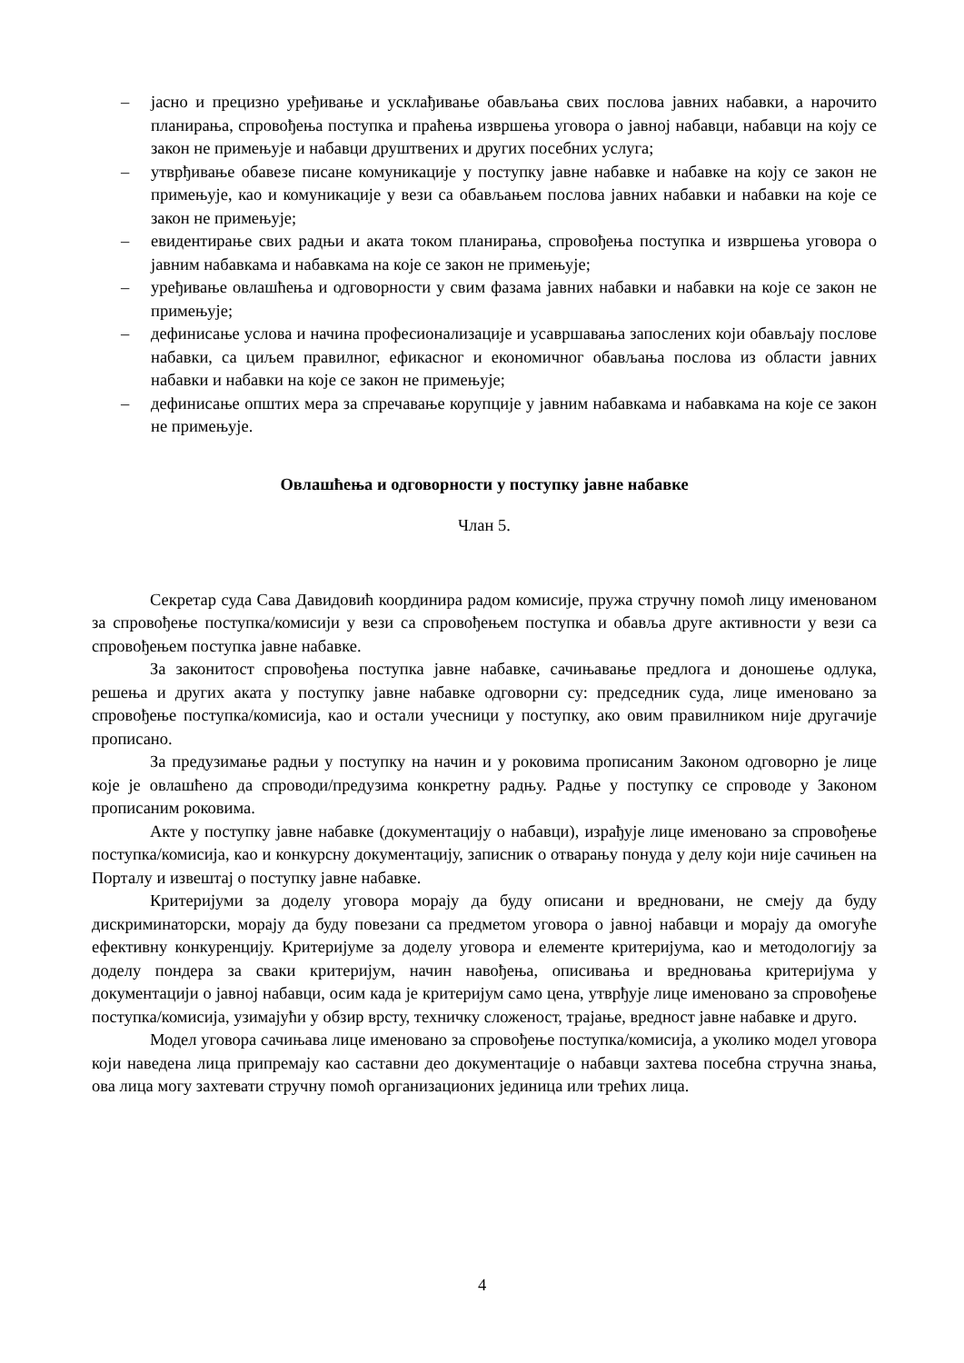– јасно и прецизно уређивање и усклађивање обављања свих послова јавних набавки, а нарочито планирања, спровођења поступка и праћења извршења уговора о јавној набавци, набавци на коју се закон не примењује и набавци друштвених и других посебних услуга;
– утврђивање обавезе писане комуникације у поступку јавне набавке и набавке на коју се закон не примењује, као и комуникације у вези са обављањем послова јавних набавки и набавки на које се закон не примењује;
– евидентирање свих радњи и аката током планирања, спровођења поступка и извршења уговора о јавним набавкама и набавкама на које се закон не примењује;
– уређивање овлашћења и одговорности у свим фазама јавних набавки и набавки на које се закон не примењује;
– дефинисање услова и начина професионализације и усавршавања запослених који обављају послове набавки, са циљем правилног, ефикасног и економичног обављања послова из области јавних набавки и набавки на које се закон не примењује;
– дефинисање општих мера за спречавање корупције у јавним набавкама и набавкама на које се закон не примењује.
Овлашћења и одговорности у поступку јавне набавке
Члан 5.
Секретар суда Сава Давидовић координира радом комисије, пружа стручну помоћ лицу именованом за спровођење поступка/комисији у вези са спровођењем поступка и обавља друге активности у вези са спровођењем поступка јавне набавке.
За законитост спровођења поступка јавне набавке, сачињавање предлога и доношење одлука, решења и других аката у поступку јавне набавке одговорни су: председник суда, лице именовано за спровођење поступка/комисија, као и остали учесници у поступку, ако овим правилником није другачије прописано.
За предузимање радњи у поступку на начин и у роковима прописаним Законом одговорно је лице које је овлашћено да спроводи/предузима конкретну радњу. Радње у поступку се спроводе у Законом прописаним роковима.
Акте у поступку јавне набавке (документацију о набавци), израђује лице именовано за спровођење поступка/комисија, као и конкурсну документацију, записник о отварању понуда у делу који није сачињен на Порталу и извештај о поступку јавне набавке.
Критеријуми за доделу уговора морају да буду описани и вредновани, не смеју да буду дискриминаторски, морају да буду повезани са предметом уговора о јавној набавци и морају да омогуће ефективну конкуренцију. Критеријуме за доделу уговора и елементе критеријума, као и методологију за доделу пондера за сваки критеријум, начин навођења, описивања и вредновања критеријума у документацији о јавној набавци, осим када је критеријум само цена, утврђује лице именовано за спровођење поступка/комисија, узимајући у обзир врсту, техничку сложеност, трајање, вредност јавне набавке и друго.
Модел уговора сачињава лице именовано за спровођење поступка/комисија, а уколико модел уговора који наведена лица припремају као саставни део документације о набавци захтева посебна стручна знања, ова лица могу захтевати стручну помоћ организационих јединица или трећих лица.
4